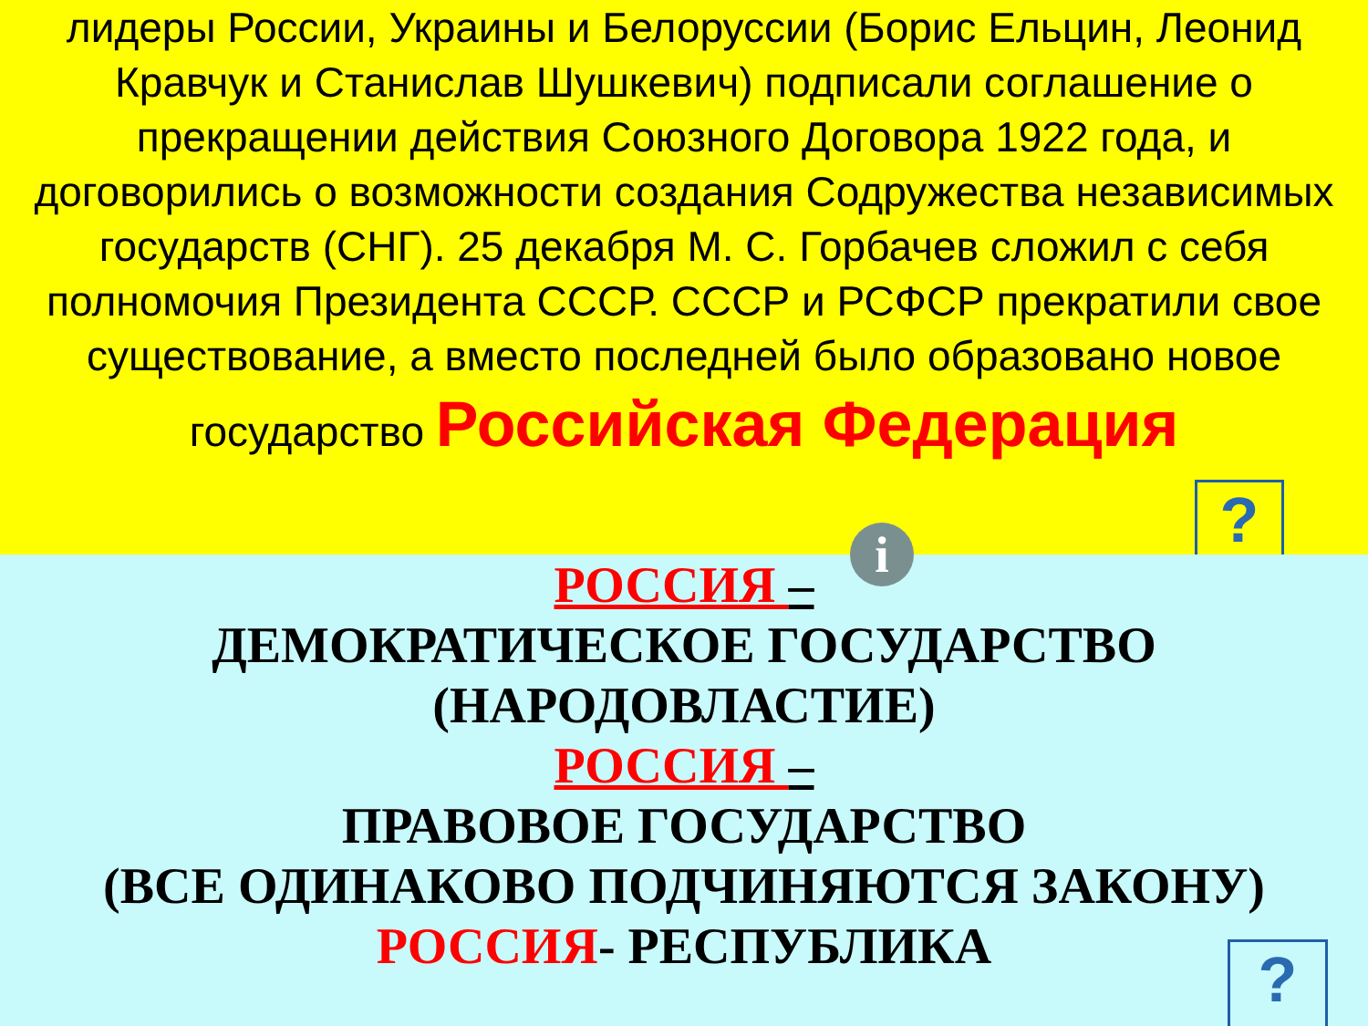лидеры России, Украины и Белоруссии (Борис Ельцин, Леонид Кравчук и Станислав Шушкевич) подписали соглашение о прекращении действия Союзного Договора 1922 года, и договорились о возможности создания Содружества независимых государств (СНГ). 25 декабря М. С. Горбачев сложил с себя полномочия Президента СССР. СССР и РСФСР прекратили свое существование, а вместо последней было образовано новое государство Российская Федерация
?
i
РОССИЯ –
ДЕМОКРАТИЧЕСКОЕ ГОСУДАРСТВО
(НАРОДОВЛАСТИЕ)
РОССИЯ –
ПРАВОВОЕ ГОСУДАРСТВО
(ВСЕ ОДИНАКОВО ПОДЧИНЯЮТСЯ ЗАКОНУ)
РОССИЯ- РЕСПУБЛИКА
?